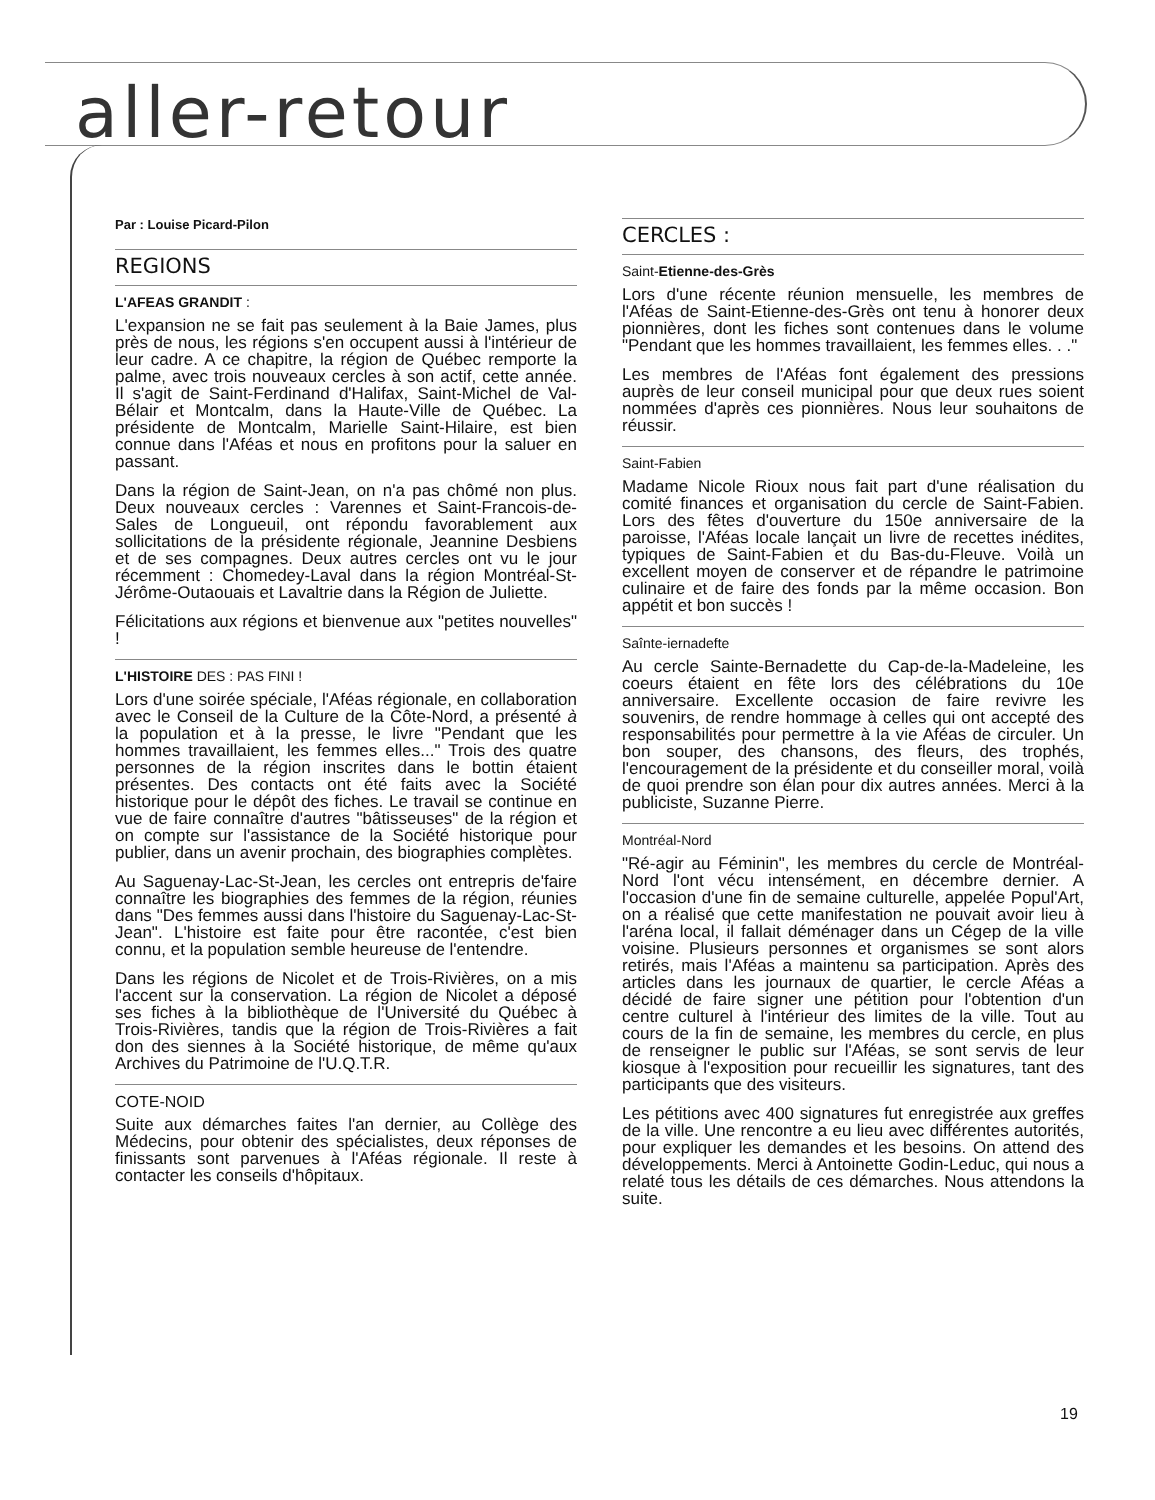aller-retour
Par : Louise Picard-Pilon
REGIONS
L'AFEAS GRANDIT :
L'expansion ne se fait pas seulement à la Baie James, plus près de nous, les régions s'en occupent aussi à l'intérieur de leur cadre. A ce chapitre, la région de Québec remporte la palme, avec trois nouveaux cercles à son actif, cette année. Il s'agit de Saint-Ferdinand d'Halifax, Saint-Michel de Val-Bélair et Montcalm, dans la Haute-Ville de Québec. La présidente de Montcalm, Marielle Saint-Hilaire, est bien connue dans l'Aféas et nous en profitons pour la saluer en passant.
Dans la région de Saint-Jean, on n'a pas chômé non plus. Deux nouveaux cercles : Varennes et Saint-Francois-de-Sales de Longueuil, ont répondu favorablement aux sollicitations de la présidente régionale, Jeannine Desbiens et de ses compagnes. Deux autres cercles ont vu le jour récemment : Chomedey-Laval dans la région Montréal-St-Jérôme-Outaouais et Lavaltrie dans la Région de Juliette.
Félicitations aux régions et bienvenue aux "petites nouvelles" !
L'HISTOIRE DES : PAS FINI !
Lors d'une soirée spéciale, l'Aféas régionale, en collaboration avec le Conseil de la Culture de la Côte-Nord, a présenté à la population et à la presse, le livre "Pendant que les hommes travaillaient, les femmes elles..." Trois des quatre personnes de la région inscrites dans le bottin étaient présentes. Des contacts ont été faits avec la Société historique pour le dépôt des fiches. Le travail se continue en vue de faire connaître d'autres "bâtisseuses" de la région et on compte sur l'assistance de la Société historique pour publier, dans un avenir prochain, des biographies complètes.
Au Saguenay-Lac-St-Jean, les cercles ont entrepris de'faire connaître les biographies des femmes de la région, réunies dans "Des femmes aussi dans l'histoire du Saguenay-Lac-St-Jean". L'histoire est faite pour être racontée, c'est bien connu, et la population semble heureuse de l'entendre.
Dans les régions de Nicolet et de Trois-Rivières, on a mis l'accent sur la conservation. La région de Nicolet a déposé ses fiches à la bibliothèque de l'Université du Québec à Trois-Rivières, tandis que la région de Trois-Rivières a fait don des siennes à la Société historique, de même qu'aux Archives du Patrimoine de l'U.Q.T.R.
COTE-NOID
Suite aux démarches faites l'an dernier, au Collège des Médecins, pour obtenir des spécialistes, deux réponses de finissants sont parvenues à l'Aféas régionale. Il reste à contacter les conseils d'hôpitaux.
CERCLES :
Saint-Etienne-des-Grès
Lors d'une récente réunion mensuelle, les membres de l'Aféas de Saint-Etienne-des-Grès ont tenu à honorer deux pionnières, dont les fiches sont contenues dans le volume "Pendant que les hommes travaillaient, les femmes elles. . ."
Les membres de l'Aféas font également des pressions auprès de leur conseil municipal pour que deux rues soient nommées d'après ces pionnières. Nous leur souhaitons de réussir.
Saint-Fabien
Madame Nicole Rioux nous fait part d'une réalisation du comité finances et organisation du cercle de Saint-Fabien. Lors des fêtes d'ouverture du 150e anniversaire de la paroisse, l'Aféas locale lançait un livre de recettes inédites, typiques de Saint-Fabien et du Bas-du-Fleuve. Voilà un excellent moyen de conserver et de répandre le patrimoine culinaire et de faire des fonds par la même occasion. Bon appétit et bon succès !
Saînte-iernadefte
Au cercle Sainte-Bernadette du Cap-de-la-Madeleine, les coeurs étaient en fête lors des célébrations du 10e anniversaire. Excellente occasion de faire revivre les souvenirs, de rendre hommage à celles qui ont accepté des responsabilités pour permettre à la vie Aféas de circuler. Un bon souper, des chansons, des fleurs, des trophés, l'encouragement de la présidente et du conseiller moral, voilà de quoi prendre son élan pour dix autres années. Merci à la publiciste, Suzanne Pierre.
Montréal-Nord
"Ré-agir au Féminin", les membres du cercle de Montréal-Nord l'ont vécu intensément, en décembre dernier. A l'occasion d'une fin de semaine culturelle, appelée Popul'Art, on a réalisé que cette manifestation ne pouvait avoir lieu à l'aréna local, il fallait déménager dans un Cégep de la ville voisine. Plusieurs personnes et organismes se sont alors retirés, mais l'Aféas a maintenu sa participation. Après des articles dans les journaux de quartier, le cercle Aféas a décidé de faire signer une pétition pour l'obtention d'un centre culturel à l'intérieur des limites de la ville. Tout au cours de la fin de semaine, les membres du cercle, en plus de renseigner le public sur l'Aféas, se sont servis de leur kiosque à l'exposition pour recueillir les signatures, tant des participants que des visiteurs.
Les pétitions avec 400 signatures fut enregistrée aux greffes de la ville. Une rencontre a eu lieu avec différentes autorités, pour expliquer les demandes et les besoins. On attend des développements. Merci à Antoinette Godin-Leduc, qui nous a relaté tous les détails de ces démarches. Nous attendons la suite.
19